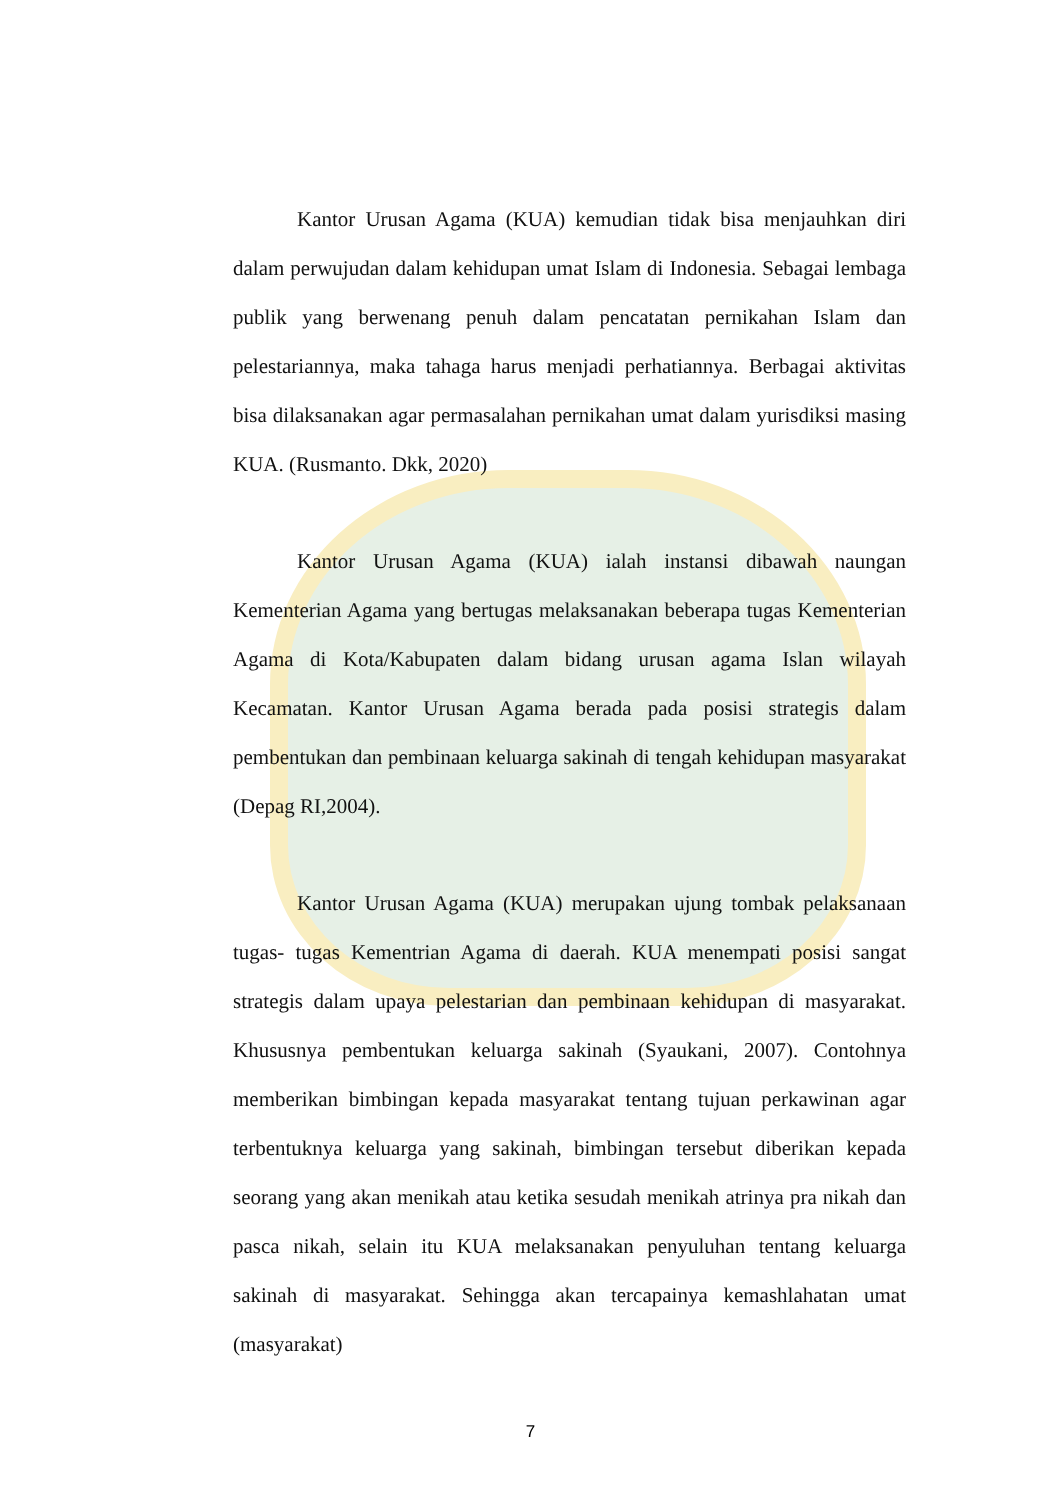Kantor Urusan Agama (KUA) kemudian tidak bisa menjauhkan diri dalam perwujudan dalam kehidupan umat Islam di Indonesia. Sebagai lembaga publik yang berwenang penuh dalam pencatatan pernikahan Islam dan pelestariannya, maka tahaga harus menjadi perhatiannya. Berbagai aktivitas bisa dilaksanakan agar permasalahan pernikahan umat dalam yurisdiksi masing KUA. (Rusmanto. Dkk, 2020)
Kantor Urusan Agama (KUA) ialah instansi dibawah naungan Kementerian Agama yang bertugas melaksanakan beberapa tugas Kementerian Agama di Kota/Kabupaten dalam bidang urusan agama Islan wilayah Kecamatan. Kantor Urusan Agama berada pada posisi strategis dalam pembentukan dan pembinaan keluarga sakinah di tengah kehidupan masyarakat (Depag RI,2004).
Kantor Urusan Agama (KUA) merupakan ujung tombak pelaksanaan tugas- tugas Kementrian Agama di daerah. KUA menempati posisi sangat strategis dalam upaya pelestarian dan pembinaan kehidupan di masyarakat. Khususnya pembentukan keluarga sakinah (Syaukani, 2007). Contohnya memberikan bimbingan kepada masyarakat tentang tujuan perkawinan agar terbentuknya keluarga yang sakinah, bimbingan tersebut diberikan kepada seorang yang akan menikah atau ketika sesudah menikah atrinya pra nikah dan pasca nikah, selain itu KUA melaksanakan penyuluhan tentang keluarga sakinah di masyarakat. Sehingga akan tercapainya kemashlahatan umat (masyarakat)
7